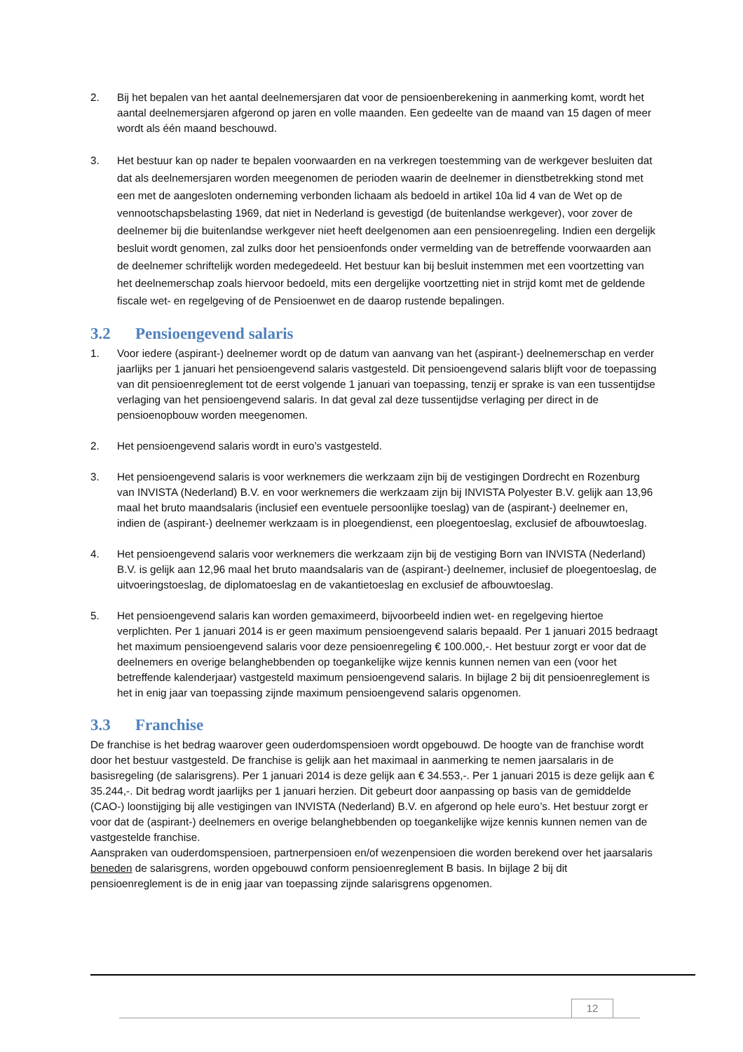2. Bij het bepalen van het aantal deelnemersjaren dat voor de pensioenberekening in aanmerking komt, wordt het aantal deelnemersjaren afgerond op jaren en volle maanden. Een gedeelte van de maand van 15 dagen of meer wordt als één maand beschouwd.
3. Het bestuur kan op nader te bepalen voorwaarden en na verkregen toestemming van de werkgever besluiten dat dat als deelnemersjaren worden meegenomen de perioden waarin de deelnemer in dienstbetrekking stond met een met de aangesloten onderneming verbonden lichaam als bedoeld in artikel 10a lid 4 van de Wet op de vennootschapsbelasting 1969, dat niet in Nederland is gevestigd (de buitenlandse werkgever), voor zover de deelnemer bij die buitenlandse werkgever niet heeft deelgenomen aan een pensioenregeling. Indien een dergelijk besluit wordt genomen, zal zulks door het pensioenfonds onder vermelding van de betreffende voorwaarden aan de deelnemer schriftelijk worden medegedeeld. Het bestuur kan bij besluit instemmen met een voortzetting van het deelnemerschap zoals hiervoor bedoeld, mits een dergelijke voortzetting niet in strijd komt met de geldende fiscale wet- en regelgeving of de Pensioenwet en de daarop rustende bepalingen.
3.2 Pensioengevend salaris
1. Voor iedere (aspirant-) deelnemer wordt op de datum van aanvang van het (aspirant-) deelnemerschap en verder jaarlijks per 1 januari het pensioengevend salaris vastgesteld. Dit pensioengevend salaris blijft voor de toepassing van dit pensioenreglement tot de eerst volgende 1 januari van toepassing, tenzij er sprake is van een tussentijdse verlaging van het pensioengevend salaris. In dat geval zal deze tussentijdse verlaging per direct in de pensioenopbouw worden meegenomen.
2. Het pensioengevend salaris wordt in euro’s vastgesteld.
3. Het pensioengevend salaris is voor werknemers die werkzaam zijn bij de vestigingen Dordrecht en Rozenburg van INVISTA (Nederland) B.V. en voor werknemers die werkzaam zijn bij INVISTA Polyester B.V. gelijk aan 13,96 maal het bruto maandsalaris (inclusief een eventuele persoonlijke toeslag) van de (aspirant-) deelnemer en, indien de (aspirant-) deelnemer werkzaam is in ploegendienst, een ploegentoeslag, exclusief de afbouwtoeslag.
4. Het pensioengevend salaris voor werknemers die werkzaam zijn bij de vestiging Born van INVISTA (Nederland) B.V. is gelijk aan 12,96 maal het bruto maandsalaris van de (aspirant-) deelnemer, inclusief de ploegentoeslag, de uitvoeringstoeslag, de diplomatoeslag en de vakantietoeslag en exclusief de afbouwtoeslag.
5. Het pensioengevend salaris kan worden gemaximeerd, bijvoorbeeld indien wet- en regelgeving hiertoe verplichten. Per 1 januari 2014 is er geen maximum pensioengevend salaris bepaald. Per 1 januari 2015 bedraagt het maximum pensioengevend salaris voor deze pensioenregeling € 100.000,-. Het bestuur zorgt er voor dat de deelnemers en overige belanghebbenden op toegankelijke wijze kennis kunnen nemen van een (voor het betreffende kalenderjaar) vastgesteld maximum pensioengevend salaris. In bijlage 2 bij dit pensioenreglement is het in enig jaar van toepassing zijnde maximum pensioengevend salaris opgenomen.
3.3 Franchise
De franchise is het bedrag waarover geen ouderdomspensioen wordt opgebouwd. De hoogte van de franchise wordt door het bestuur vastgesteld. De franchise is gelijk aan het maximaal in aanmerking te nemen jaarsalaris in de basisregeling (de salarisgrens). Per 1 januari 2014 is deze gelijk aan € 34.553,-. Per 1 januari 2015 is deze gelijk aan € 35.244,-. Dit bedrag wordt jaarlijks per 1 januari herzien. Dit gebeurt door aanpassing op basis van de gemiddelde (CAO-) loonstijging bij alle vestigingen van INVISTA (Nederland) B.V. en afgerond op hele euro’s. Het bestuur zorgt er voor dat de (aspirant-) deelnemers en overige belanghebbenden op toegankelijke wijze kennis kunnen nemen van de vastgestelde franchise.
Aanspraken van ouderdomspensioen, partnerpensioen en/of wezenpensioen die worden berekend over het jaarsalaris beneden de salarisgrens, worden opgebouwd conform pensioenreglement B basis. In bijlage 2 bij dit pensioenreglement is de in enig jaar van toepassing zijnde salarisgrens opgenomen.
12